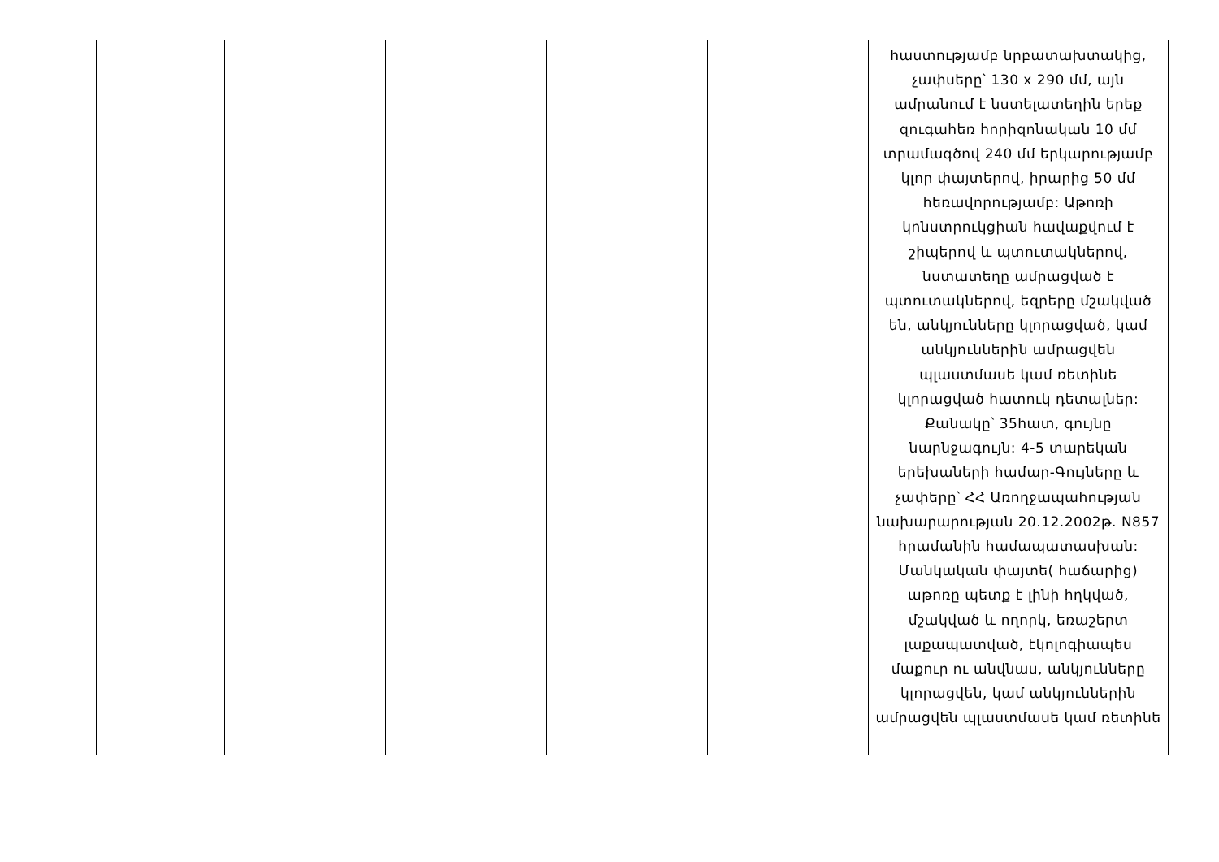| | | | | | հաստությամբ նրբատախտակից, չափսերը՝ 130 x 290 մմ, այն ամրանում է նստելատեղին երեք զուգահեռ հորիզոնական 10 մմ տրամագծով 240 մմ երկարությամբ կլոր փայտերով, իրարից 50 մմ հեռավորությամբ: Աթոռի կոնստրուկցիան հավաքվում է շիպերով և պտուտակներով, նստատեղը ամրացված է պտուտակներով, եզրերը մշակված են, անկյունները կլորացված, կամ անկյուններին ամրացվեն պլաստմասե կամ ռետինե կլորացված հատուկ դետալներ: Քանակը՝ 35հատ, գույնը նարնջագույն: 4-5 տարեկան երեխաների համար-Գույները և չափերը՝ ՀՀ Առողջապահության նախարարության 20.12.2002թ. N857 հրամանին համապատասխան: Մանկական փայտե( հաճարից) աթոռը պետք է լինի հղկված, մշակված և ողորկ, եռաշերտ լաքապատված, էկոլոգիապես մաքուր ու անվնաս, անկյունները կլորացվեն, կամ անկյուններին ամրացվեն պլաստմասե կամ ռետինե |